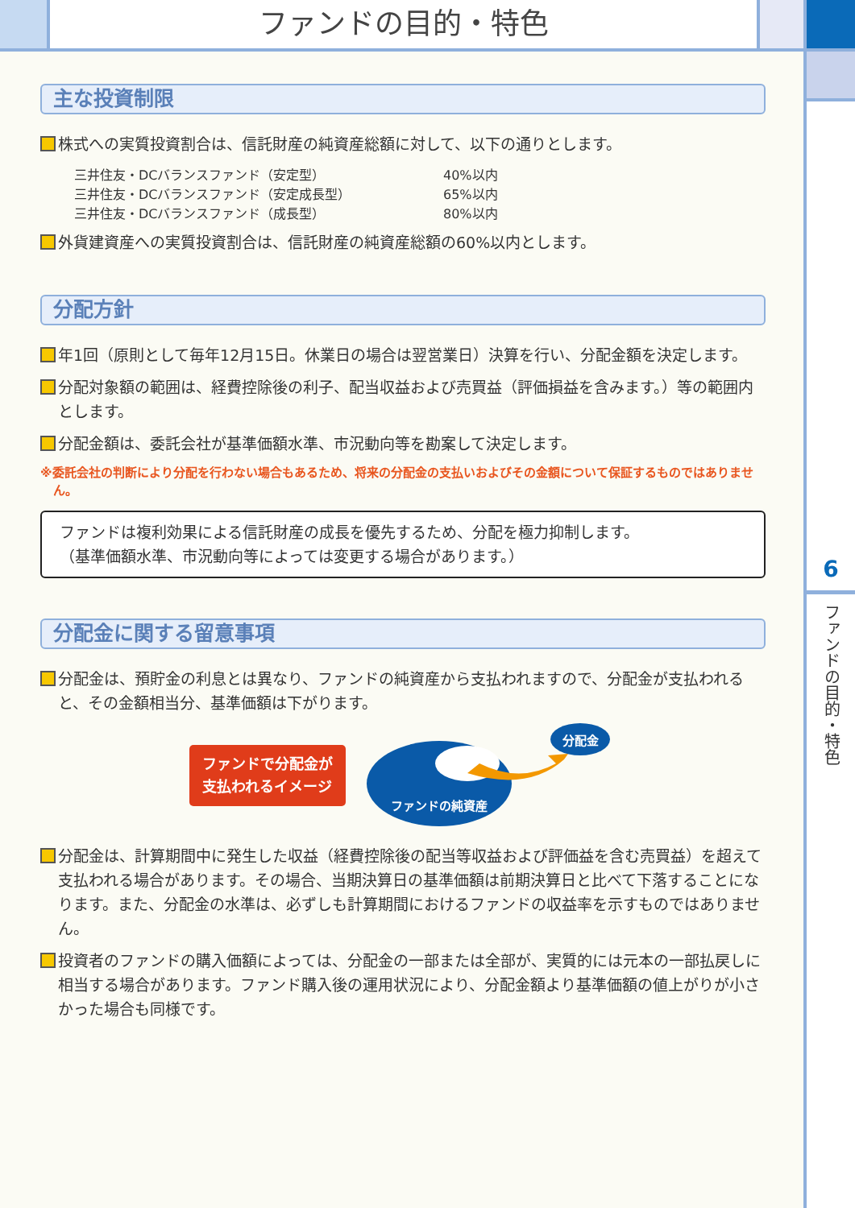ファンドの目的・特色
6
ファンドの目的・特色
主な投資制限
株式への実質投資割合は、信託財産の純資産総額に対して、以下の通りとします。
三井住友・DCバランスファンド（安定型） 40%以内
三井住友・DCバランスファンド（安定成長型） 65%以内
三井住友・DCバランスファンド（成長型） 80%以内
外貨建資産への実質投資割合は、信託財産の純資産総額の60%以内とします。
分配方針
年1回（原則として毎年12月15日。休業日の場合は翌営業日）決算を行い、分配金額を決定します。
分配対象額の範囲は、経費控除後の利子、配当収益および売買益（評価損益を含みます。）等の範囲内とします。
分配金額は、委託会社が基準価額水準、市況動向等を勘案して決定します。
※委託会社の判断により分配を行わない場合もあるため、将来の分配金の支払いおよびその金額について保証するものではありません。
ファンドは複利効果による信託財産の成長を優先するため、分配を極力抑制します。
（基準価額水準、市況動向等によっては変更する場合があります。）
分配金に関する留意事項
分配金は、預貯金の利息とは異なり、ファンドの純資産から支払われますので、分配金が支払われると、その金額相当分、基準価額は下がります。
ファンドで分配金が
支払われるイメージ
分配金
ファンドの純資産
分配金は、計算期間中に発生した収益（経費控除後の配当等収益および評価益を含む売買益）を超えて支払われる場合があります。その場合、当期決算日の基準価額は前期決算日と比べて下落することになります。また、分配金の水準は、必ずしも計算期間におけるファンドの収益率を示すものではありません。
投資者のファンドの購入価額によっては、分配金の一部または全部が、実質的には元本の一部払戻しに相当する場合があります。ファンド購入後の運用状況により、分配金額より基準価額の値上がりが小さかった場合も同様です。